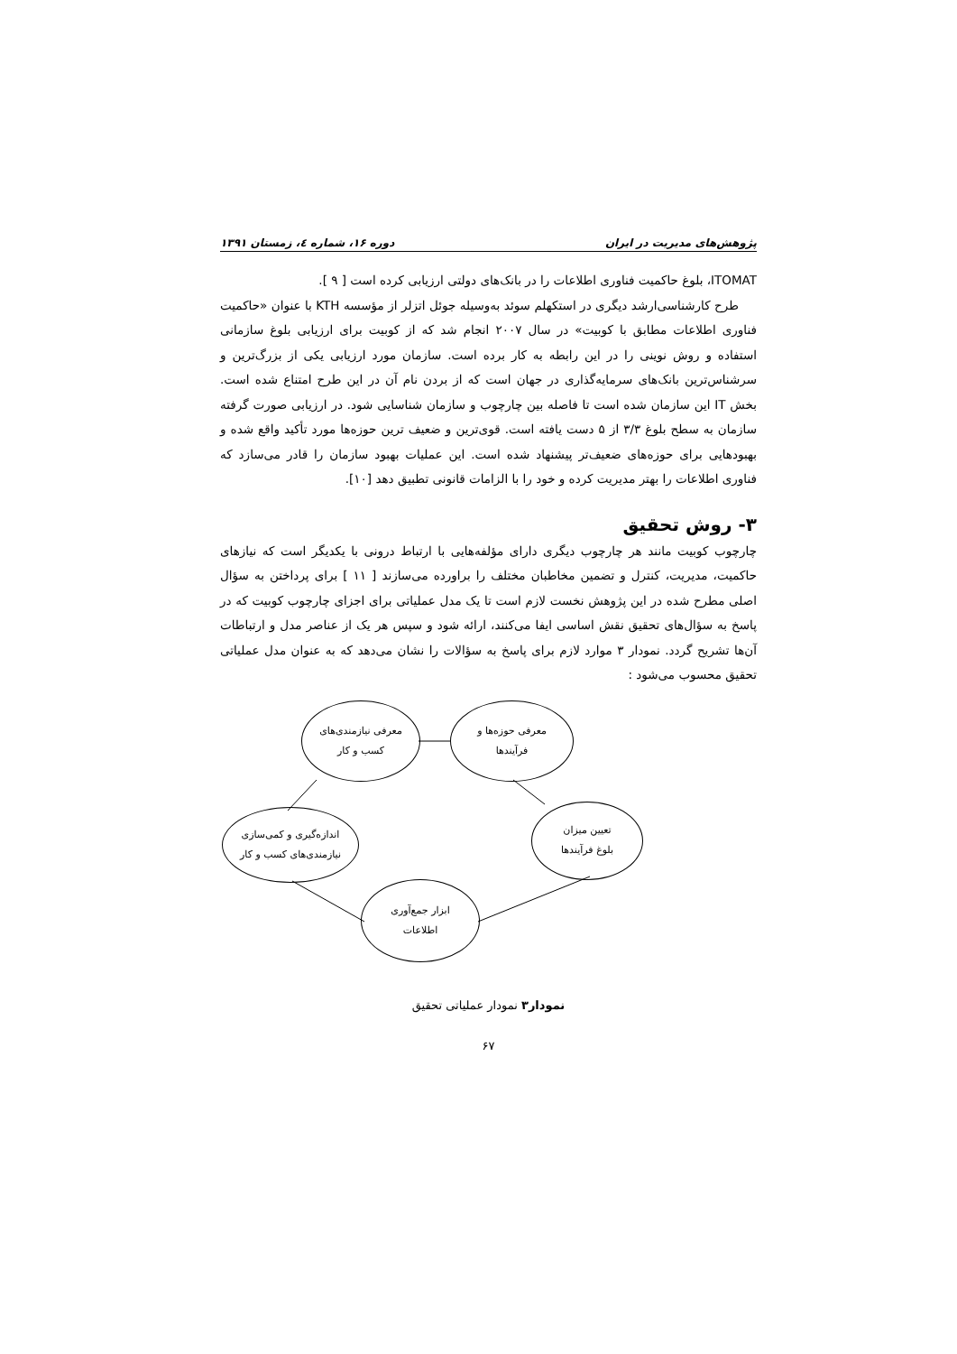پژوهش‌های مدیریت در ایران دوره ۱۶، شماره ٤، زمستان ۱۳۹۱
ITOMAT، بلوغ حاکمیت فناوری اطلاعات را در بانک‌های دولتی ارزیابی کرده است [ ۹ ].
طرح کارشناسی‌ارشد دیگری در استکهلم سوئد به‌وسیله جوئل اتزلر از مؤسسه KTH با عنوان «حاکمیت فناوری اطلاعات مطابق با کوبیت» در سال ۲۰۰۷ انجام شد که از کوبیت برای ارزیابی بلوغ سازمانی استفاده و روش نوینی را در این رابطه به کار برده است. سازمان مورد ارزیابی یکی از بزرگ‌ترین و سرشناس‌ترین بانک‌های سرمایه‌گذاری در جهان است که از بردن نام آن در این طرح امتناع شده است. بخش IT این سازمان شده است تا فاصله بین چارچوب و سازمان شناسایی شود. در ارزیابی صورت گرفته سازمان به سطح بلوغ ۳/۳ از ۵ دست یافته است. قوی‌ترین و ضعیف ترین حوزه‌ها مورد تأکید واقع شده و بهبودهایی برای حوزه‌های ضعیف‌تر پیشنهاد شده است. این عملیات بهبود سازمان را قادر می‌سازد که فناوری اطلاعات را بهتر مدیریت کرده و خود را با الزامات قانونی تطبیق دهد [۱۰].
۳- روش تحقیق
چارچوب کوبیت مانند هر چارچوب دیگری دارای مؤلفه‌هایی با ارتباط درونی با یکدیگر است که نیازهای حاکمیت، مدیریت، کنترل و تضمین مخاطبان مختلف را براورده می‌سازند [ ۱۱ ] برای پرداختن به سؤال اصلی مطرح شده در این پژوهش نخست لازم است تا یک مدل عملیاتی برای اجزای چارچوب کوبیت که در پاسخ به سؤال‌های تحقیق نقش اساسی ایفا می‌کنند، ارائه شود و سپس هر یک از عناصر مدل و ارتباطات آن‌ها تشریح گردد. نمودار ۳ موارد لازم برای پاسخ به سؤالات را نشان می‌دهد که به عنوان مدل عملیاتی تحقیق محسوب می‌شود :
معرفی حوزه‌ها و
فرآیندها
معرفی نیازمندی‌های
کسب و کار
تعیین میزان
بلوغ فرآیندها
اندازه‌گیری و کمی‌سازی
نیازمندی‌های کسب و کار
ابزار جمع‌آوری
اطلاعات
نمودار۳ نمودار عملیاتی تحقیق
۶۷